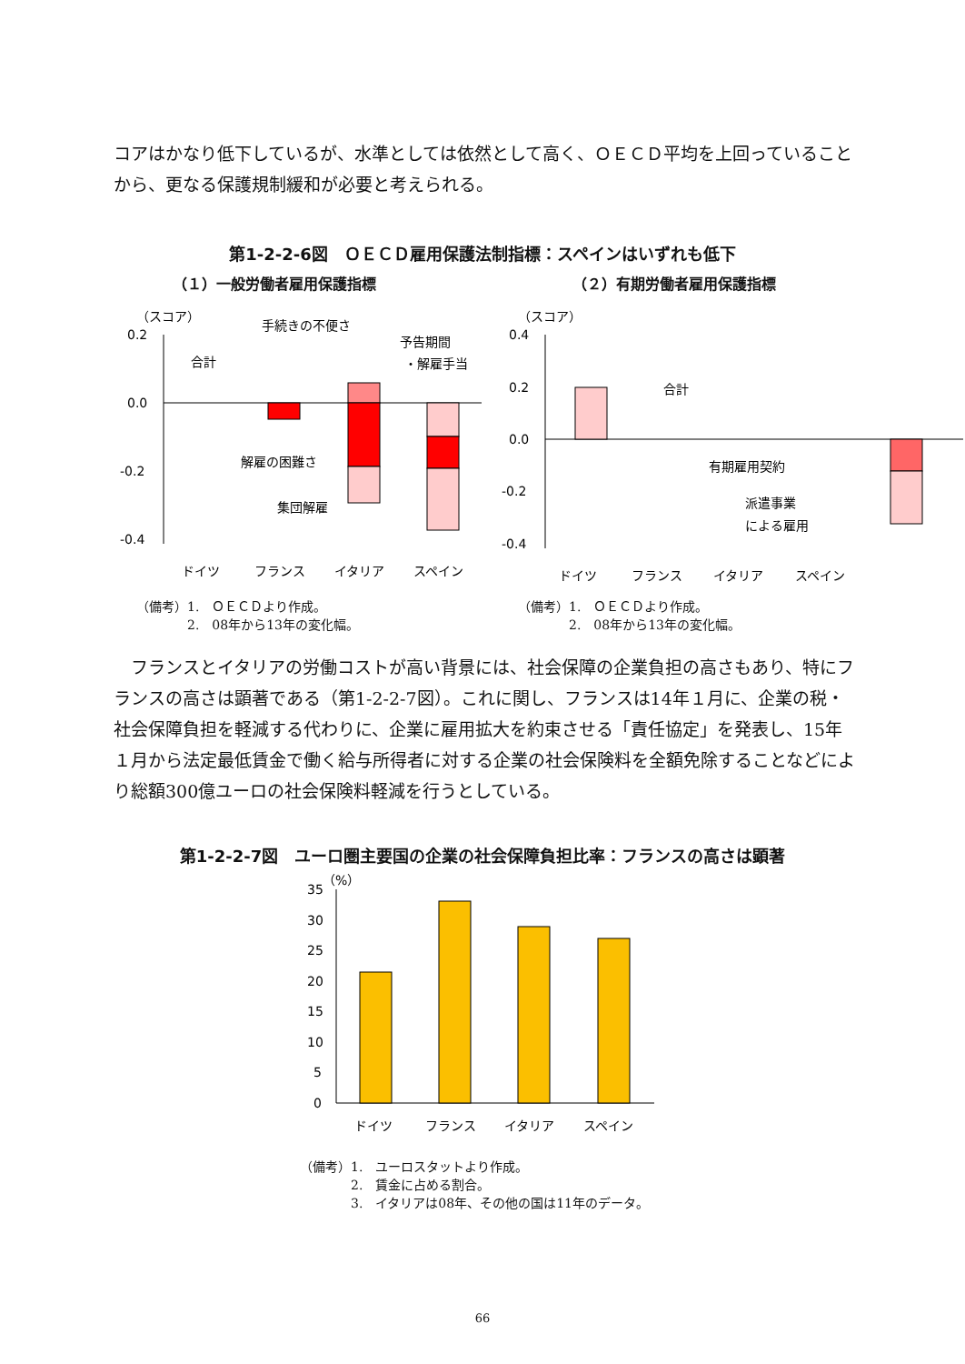コアはかなり低下しているが、水準としては依然として高く、ＯＥＣＤ平均を上回っていることから、更なる保護規制緩和が必要と考えられる。
第1-2-2-6図　ＯＥＣＤ雇用保護法制指標：スペインはいずれも低下
（１）一般労働者雇用保護指標
（スコア）
0.2
0.0
-0.2
-0.4
合計
手続きの不便さ
予告期間
・解雇手当
解雇の困難さ
集団解雇
ドイツ
フランス
イタリア
スペイン
（備考）1.　ＯＥＣＤより作成。
　　　　2.　08年から13年の変化幅。
（２）有期労働者雇用保護指標
（スコア）
0.4
0.2
0.0
-0.2
-0.4
合計
有期雇用契約
派遣事業
による雇用
ドイツ
フランス
イタリア
スペイン
（備考）1.　ＯＥＣＤより作成。
　　　　2.　08年から13年の変化幅。
　フランスとイタリアの労働コストが高い背景には、社会保障の企業負担の高さもあり、特にフランスの高さは顕著である（第1-2-2-7図）。これに関し、フランスは14年１月に、企業の税・社会保障負担を軽減する代わりに、企業に雇用拡大を約束させる「責任協定」を発表し、15年１月から法定最低賃金で働く給与所得者に対する企業の社会保険料を全額免除することなどにより総額300億ユーロの社会保険料軽減を行うとしている。
第1-2-2-7図　ユーロ圏主要国の企業の社会保障負担比率：フランスの高さは顕著
（%）
35
30
25
20
15
10
5
0
ドイツ
フランス
イタリア
スペイン
（備考）1.　ユーロスタットより作成。
　　　　2.　賃金に占める割合。
　　　　3.　イタリアは08年、その他の国は11年のデータ。
66